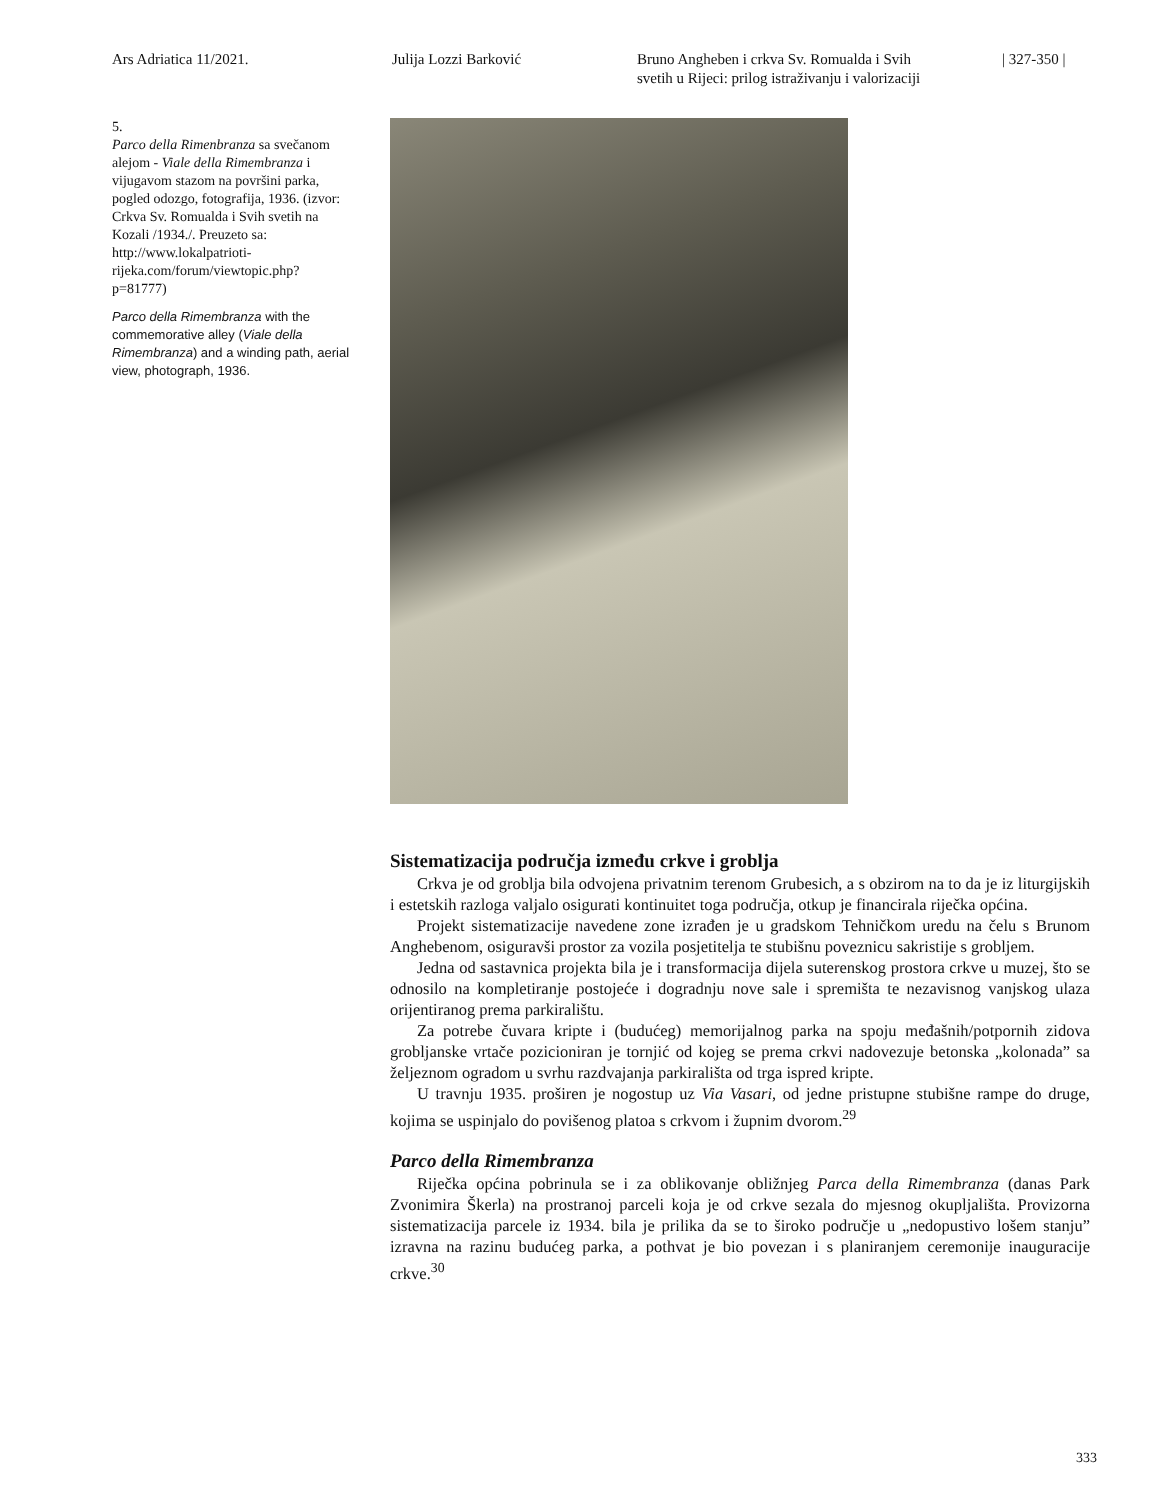Ars Adriatica 11/2021. Julija Lozzi Barković Bruno Angheben i crkva Sv. Romualda i Svih
svetih u Rijeci: prilog istraživanju i valorizaciji
| 327-350 |
5.
Parco della Rimenbranza sa svečanom alejom - Viale della Rimembranza i vijugavom stazom na površini parka, pogled odozgo, fotografija, 1936. (izvor: Crkva Sv. Romualda i Svih svetih na Kozali /1934./. Preuzeto sa: http://www.lokalpatrioti-rijeka.com/forum/viewtopic.php?p=81777)
Parco della Rimembranza with the commemorative alley (Viale della Rimembranza) and a winding path, aerial view, photograph, 1936.
Sistematizacija područja između crkve i groblja
Crkva je od groblja bila odvojena privatnim terenom Grubesich, a s obzirom na to da je iz liturgijskih i estetskih razloga valjalo osigurati kontinuitet toga područja, otkup je financirala riječka općina.
Projekt sistematizacije navedene zone izrađen je u gradskom Tehničkom uredu na čelu s Brunom Anghebenom, osiguravši prostor za vozila posjetitelja te stubišnu poveznicu sakristije s grobljem.
Jedna od sastavnica projekta bila je i transformacija dijela suterenskog prostora crkve u muzej, što se odnosilo na kompletiranje postojeće i dogradnju nove sale i spremišta te nezavisnog vanjskog ulaza orijentiranog prema parkiralištu.
Za potrebe čuvara kripte i (budućeg) memorijalnog parka na spoju međašnih/potpornih zidova grobljanske vrtače pozicioniran je tornjić od kojeg se prema crkvi nadovezuje betonska „kolonada” sa željeznom ogradom u svrhu razdvajanja parkirališta od trga ispred kripte.
U travnju 1935. proširen je nogostup uz Via Vasari, od jedne pristupne stubišne rampe do druge, kojima se uspinjalo do povišenog platoa s crkvom i župnim dvorom.<sup>29</sup>
Parco della Rimembranza
Riječka općina pobrinula se i za oblikovanje obližnjeg Parca della Rimembranza (danas Park Zvonimira Škerla) na prostranoj parceli koja je od crkve sezala do mjesnog okupljališta. Provizorna sistematizacija parcele iz 1934. bila je prilika da se to široko područje u „nedopustivo lošem stanju” izravna na razinu budućeg parka, a pothvat je bio povezan i s planiranjem ceremonije inauguracije crkve.<sup>30</sup>
333